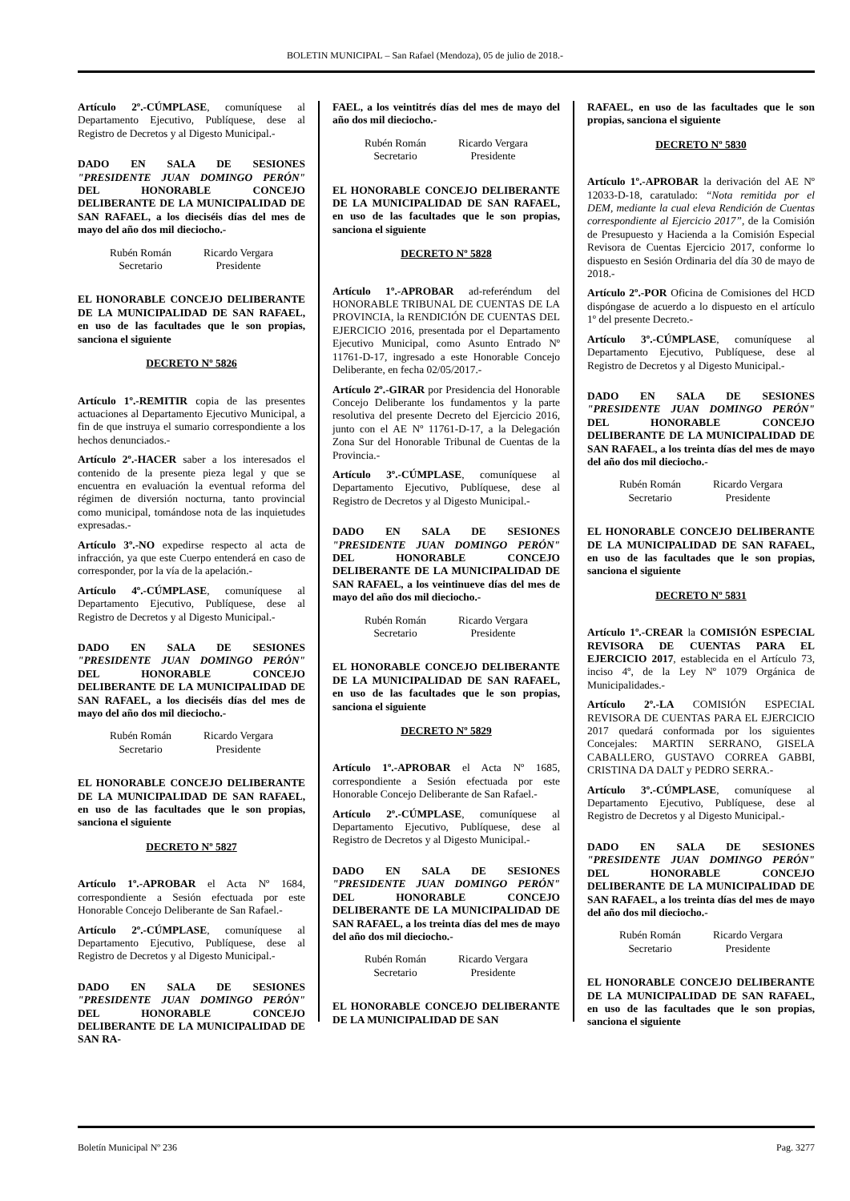BOLETIN MUNICIPAL – San Rafael (Mendoza), 05 de julio de 2018.-
Artículo 2º.-CÚMPLASE, comuníquese al Departamento Ejecutivo, Publíquese, dese al Registro de Decretos y al Digesto Municipal.-
DADO EN SALA DE SESIONES "PRESIDENTE JUAN DOMINGO PERÓN" DEL HONORABLE CONCEJO DELIBERANTE DE LA MUNICIPALIDAD DE SAN RAFAEL, a los dieciséis días del mes de mayo del año dos mil dieciocho.-
Rubén Román
Secretario
Ricardo Vergara
Presidente
EL HONORABLE CONCEJO DELIBERANTE DE LA MUNICIPALIDAD DE SAN RAFAEL, en uso de las facultades que le son propias, sanciona el siguiente
DECRETO Nº 5826
Artículo 1º.-REMITIR copia de las presentes actuaciones al Departamento Ejecutivo Municipal, a fin de que instruya el sumario correspondiente a los hechos denunciados.-
Artículo 2º.-HACER saber a los interesados el contenido de la presente pieza legal y que se encuentra en evaluación la eventual reforma del régimen de diversión nocturna, tanto provincial como municipal, tomándose nota de las inquietudes expresadas.-
Artículo 3º.-NO expedirse respecto al acta de infracción, ya que este Cuerpo entenderá en caso de corresponder, por la vía de la apelación.-
Artículo 4º.-CÚMPLASE, comuníquese al Departamento Ejecutivo, Publíquese, dese al Registro de Decretos y al Digesto Municipal.-
DADO EN SALA DE SESIONES "PRESIDENTE JUAN DOMINGO PERÓN" DEL HONORABLE CONCEJO DELIBERANTE DE LA MUNICIPALIDAD DE SAN RAFAEL, a los dieciséis días del mes de mayo del año dos mil dieciocho.-
Rubén Román
Secretario
Ricardo Vergara
Presidente
EL HONORABLE CONCEJO DELIBERANTE DE LA MUNICIPALIDAD DE SAN RAFAEL, en uso de las facultades que le son propias, sanciona el siguiente
DECRETO Nº 5827
Artículo 1º.-APROBAR el Acta Nº 1684, correspondiente a Sesión efectuada por este Honorable Concejo Deliberante de San Rafael.-
Artículo 2º.-CÚMPLASE, comuníquese al Departamento Ejecutivo, Publíquese, dese al Registro de Decretos y al Digesto Municipal.-
DADO EN SALA DE SESIONES "PRESIDENTE JUAN DOMINGO PERÓN" DEL HONORABLE CONCEJO DELIBERANTE DE LA MUNICIPALIDAD DE SAN RA-
FAEL, a los veintitrés días del mes de mayo del año dos mil dieciocho.-
Rubén Román
Secretario
Ricardo Vergara
Presidente
EL HONORABLE CONCEJO DELIBERANTE DE LA MUNICIPALIDAD DE SAN RAFAEL, en uso de las facultades que le son propias, sanciona el siguiente
DECRETO Nº 5828
Artículo 1º.-APROBAR ad-referéndum del HONORABLE TRIBUNAL DE CUENTAS DE LA PROVINCIA, la RENDICIÓN DE CUENTAS DEL EJERCICIO 2016, presentada por el Departamento Ejecutivo Municipal, como Asunto Entrado Nº 11761-D-17, ingresado a este Honorable Concejo Deliberante, en fecha 02/05/2017.-
Artículo 2º.-GIRAR por Presidencia del Honorable Concejo Deliberante los fundamentos y la parte resolutiva del presente Decreto del Ejercicio 2016, junto con el AE Nº 11761-D-17, a la Delegación Zona Sur del Honorable Tribunal de Cuentas de la Provincia.-
Artículo 3º.-CÚMPLASE, comuníquese al Departamento Ejecutivo, Publíquese, dese al Registro de Decretos y al Digesto Municipal.-
DADO EN SALA DE SESIONES "PRESIDENTE JUAN DOMINGO PERÓN" DEL HONORABLE CONCEJO DELIBERANTE DE LA MUNICIPALIDAD DE SAN RAFAEL, a los veintinueve días del mes de mayo del año dos mil dieciocho.-
Rubén Román
Secretario
Ricardo Vergara
Presidente
EL HONORABLE CONCEJO DELIBERANTE DE LA MUNICIPALIDAD DE SAN RAFAEL, en uso de las facultades que le son propias, sanciona el siguiente
DECRETO Nº 5829
Artículo 1º.-APROBAR el Acta Nº 1685, correspondiente a Sesión efectuada por este Honorable Concejo Deliberante de San Rafael.-
Artículo 2º.-CÚMPLASE, comuníquese al Departamento Ejecutivo, Publíquese, dese al Registro de Decretos y al Digesto Municipal.-
DADO EN SALA DE SESIONES "PRESIDENTE JUAN DOMINGO PERÓN" DEL HONORABLE CONCEJO DELIBERANTE DE LA MUNICIPALIDAD DE SAN RAFAEL, a los treinta días del mes de mayo del año dos mil dieciocho.-
Rubén Román
Secretario
Ricardo Vergara
Presidente
EL HONORABLE CONCEJO DELIBERANTE DE LA MUNICIPALIDAD DE SAN
RAFAEL, en uso de las facultades que le son propias, sanciona el siguiente
DECRETO Nº 5830
Artículo 1º.-APROBAR la derivación del AE Nº 12033-D-18, caratulado: “Nota remitida por el DEM, mediante la cual eleva Rendición de Cuentas correspondiente al Ejercicio 2017”, de la Comisión de Presupuesto y Hacienda a la Comisión Especial Revisora de Cuentas Ejercicio 2017, conforme lo dispuesto en Sesión Ordinaria del día 30 de mayo de 2018.-
Artículo 2º.-POR Oficina de Comisiones del HCD dispóngase de acuerdo a lo dispuesto en el artículo 1º del presente Decreto.-
Artículo 3º.-CÚMPLASE, comuníquese al Departamento Ejecutivo, Publíquese, dese al Registro de Decretos y al Digesto Municipal.-
DADO EN SALA DE SESIONES "PRESIDENTE JUAN DOMINGO PERÓN" DEL HONORABLE CONCEJO DELIBERANTE DE LA MUNICIPALIDAD DE SAN RAFAEL, a los treinta días del mes de mayo del año dos mil dieciocho.-
Rubén Román
Secretario
Ricardo Vergara
Presidente
EL HONORABLE CONCEJO DELIBERANTE DE LA MUNICIPALIDAD DE SAN RAFAEL, en uso de las facultades que le son propias, sanciona el siguiente
DECRETO Nº 5831
Artículo 1º.-CREAR la COMISIÓN ESPECIAL REVISORA DE CUENTAS PARA EL EJERCICIO 2017, establecida en el Artículo 73, inciso 4º, de la Ley Nº 1079 Orgánica de Municipalidades.-
Artículo 2º.-LA COMISIÓN ESPECIAL REVISORA DE CUENTAS PARA EL EJERCICIO 2017 quedará conformada por los siguientes Concejales: MARTIN SERRANO, GISELA CABALLERO, GUSTAVO CORREA GABBI, CRISTINA DA DALT y PEDRO SERRA.-
Artículo 3º.-CÚMPLASE, comuníquese al Departamento Ejecutivo, Publíquese, dese al Registro de Decretos y al Digesto Municipal.-
DADO EN SALA DE SESIONES "PRESIDENTE JUAN DOMINGO PERÓN" DEL HONORABLE CONCEJO DELIBERANTE DE LA MUNICIPALIDAD DE SAN RAFAEL, a los treinta días del mes de mayo del año dos mil dieciocho.-
Rubén Román
Secretario
Ricardo Vergara
Presidente
EL HONORABLE CONCEJO DELIBERANTE DE LA MUNICIPALIDAD DE SAN RAFAEL, en uso de las facultades que le son propias, sanciona el siguiente
Boletín Municipal Nº 236 Pag. 3277